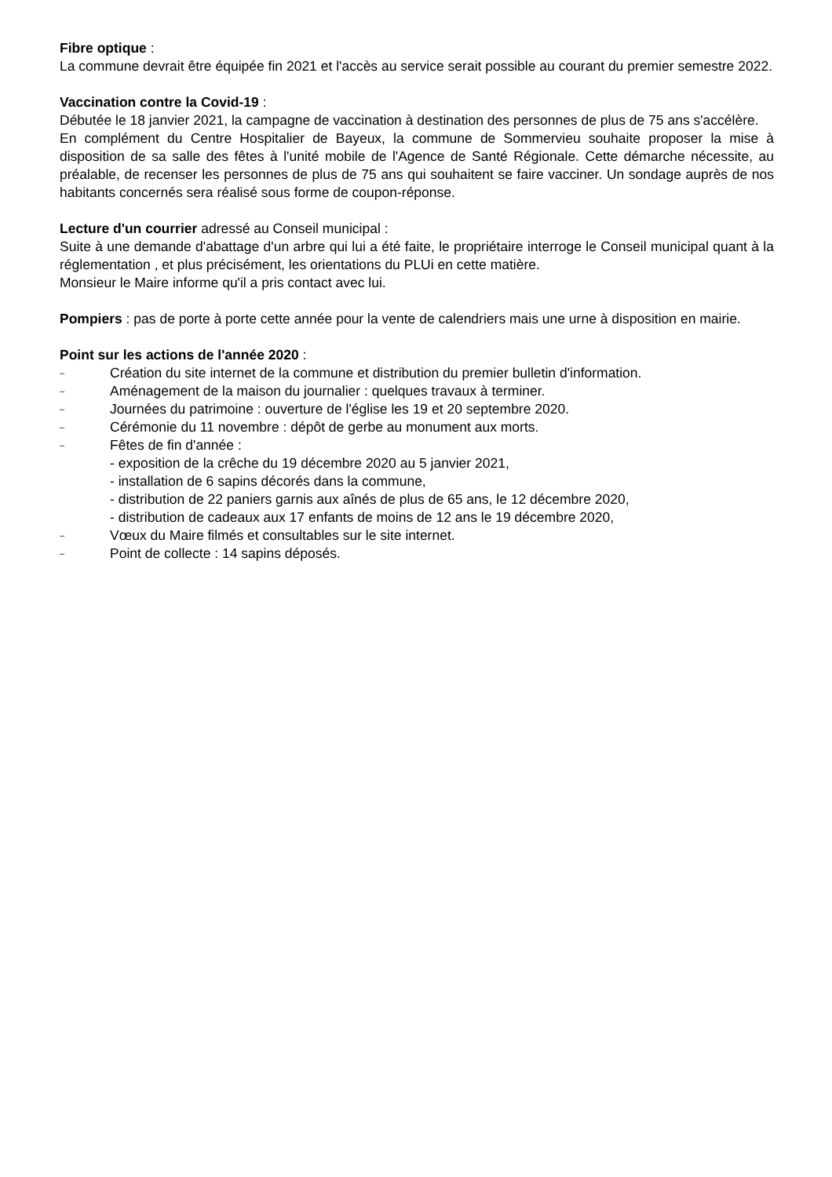Fibre optique :
La commune devrait être équipée fin 2021 et l'accès au service serait possible au courant du premier semestre 2022.
Vaccination contre la Covid-19 :
Débutée le 18 janvier 2021, la campagne de vaccination à destination des personnes de plus de 75 ans s'accélère.
En complément du Centre Hospitalier de Bayeux, la commune de Sommervieu souhaite proposer la mise à disposition de sa salle des fêtes à l'unité mobile de l'Agence de Santé Régionale. Cette démarche nécessite, au préalable, de recenser les personnes de plus de 75 ans qui souhaitent se faire vacciner. Un sondage auprès de nos habitants concernés sera réalisé sous forme de coupon-réponse.
Lecture d'un courrier adressé au Conseil municipal :
Suite à une demande d'abattage d'un arbre qui lui a été faite, le propriétaire interroge le Conseil municipal quant à la réglementation , et plus précisément, les orientations du PLUi en cette matière.
Monsieur le Maire informe qu'il a pris contact avec lui.
Pompiers : pas de porte à porte cette année pour la vente de calendriers mais une urne à disposition en mairie.
Point sur les actions de l'année 2020 :
– Création du site internet de la commune et distribution du premier bulletin d'information.
– Aménagement de la maison du journalier : quelques travaux à terminer.
– Journées du patrimoine : ouverture de l'église les 19 et 20 septembre 2020.
– Cérémonie du 11 novembre : dépôt de gerbe au monument aux morts.
– Fêtes de fin d'année :
- exposition de la crêche du 19 décembre 2020 au 5 janvier 2021,
- installation de 6 sapins décorés dans la commune,
- distribution de 22 paniers garnis aux aînés de plus de 65 ans, le 12 décembre 2020,
- distribution de cadeaux aux 17 enfants de moins de 12 ans le 19 décembre 2020,
– Vœux du Maire filmés et consultables sur le site internet.
– Point de collecte : 14 sapins déposés.